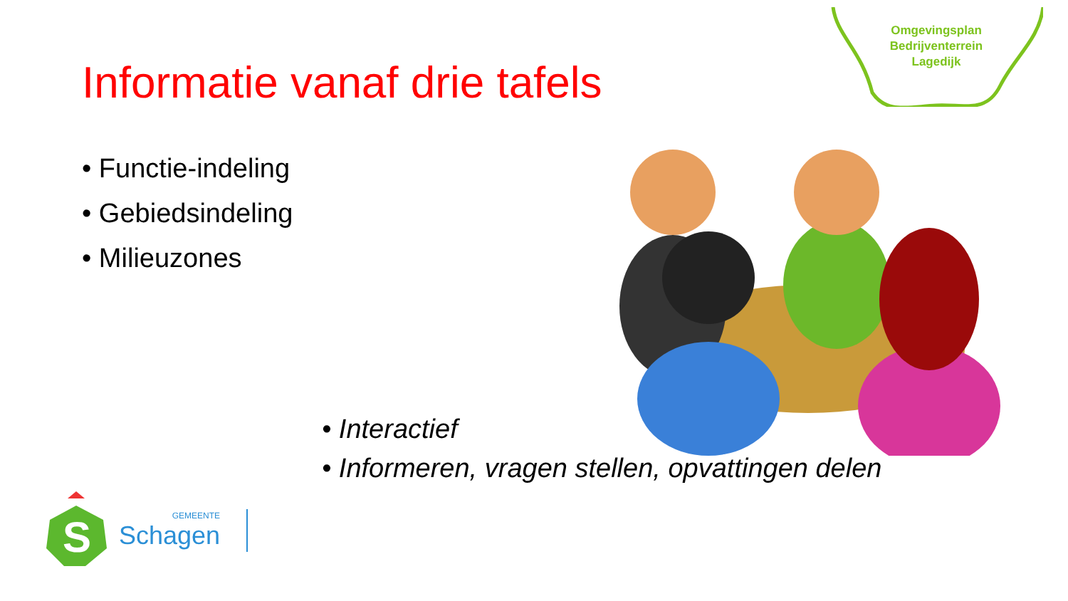Omgevingsplan
Bedrijventerrein
Lagedijk
Informatie vanaf drie tafels
• Functie-indeling
• Gebiedsindeling
• Milieuzones
• Interactief
• Informeren, vragen stellen, opvattingen delen
S
GEMEENTE
Schagen